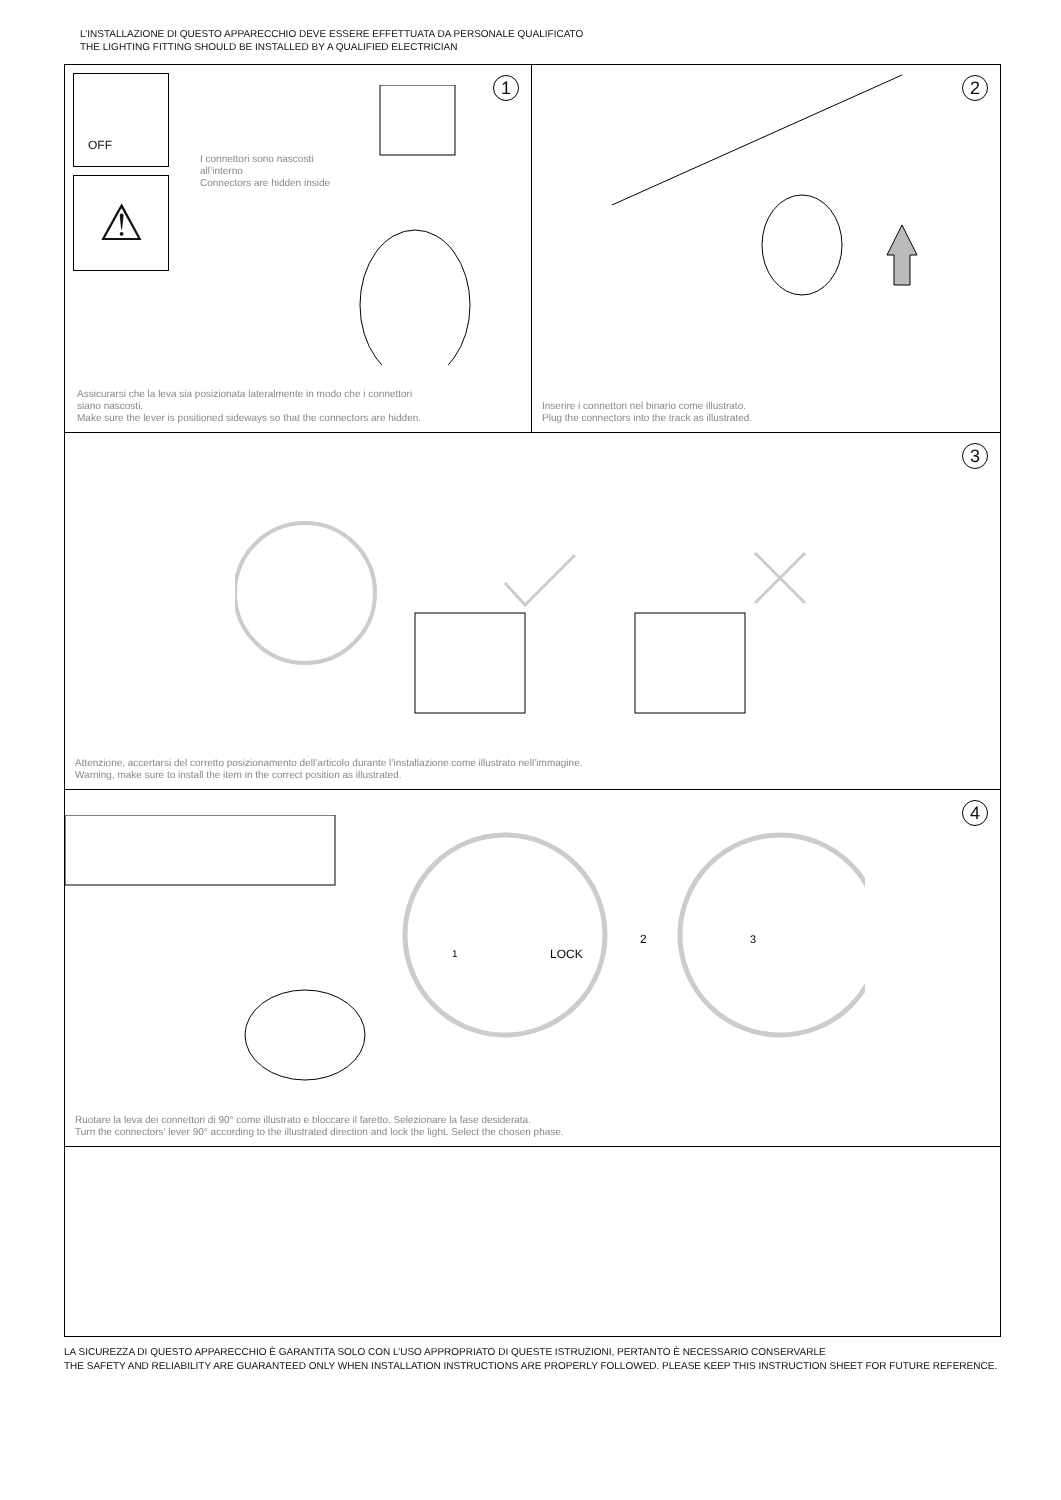L’INSTALLAZIONE DI QUESTO APPARECCHIO DEVE ESSERE EFFETTUATA DA PERSONALE QUALIFICATO
THE LIGHTING FITTING SHOULD BE INSTALLED BY A QUALIFIED ELECTRICIAN
OFF
⚠
I connettori sono nascosti
all’interno
Connectors are hidden inside
1
Assicurarsi che la leva sia posizionata lateralmente in modo che i connettori
siano nascosti.
Make sure the lever is positioned sideways so that the connectors are hidden.
2
Inserire i connettori nel binario come illustrato.
Plug the connectors into the track as illustrated.
3
Attenzione, accertarsi del corretto posizionamento dell’articolo durante l’installazione come illustrato nell’immagine.
Warning, make sure to install the item in the correct position as illustrated.
LOCK
2
3
1
4
Ruotare la leva dei connettori di 90° come illustrato e bloccare il faretto. Selezionare la fase desiderata.
Turn the connectors' lever 90° according to the illustrated direction and lock the light. Select the chosen phase.
LA SICUREZZA DI QUESTO APPARECCHIO È GARANTITA SOLO CON L’USO APPROPRIATO DI QUESTE ISTRUZIONI, PERTANTO È NECESSARIO CONSERVARLE
THE SAFETY AND RELIABILITY ARE GUARANTEED ONLY WHEN INSTALLATION INSTRUCTIONS ARE PROPERLY FOLLOWED. PLEASE KEEP THIS INSTRUCTION SHEET FOR FUTURE REFERENCE.